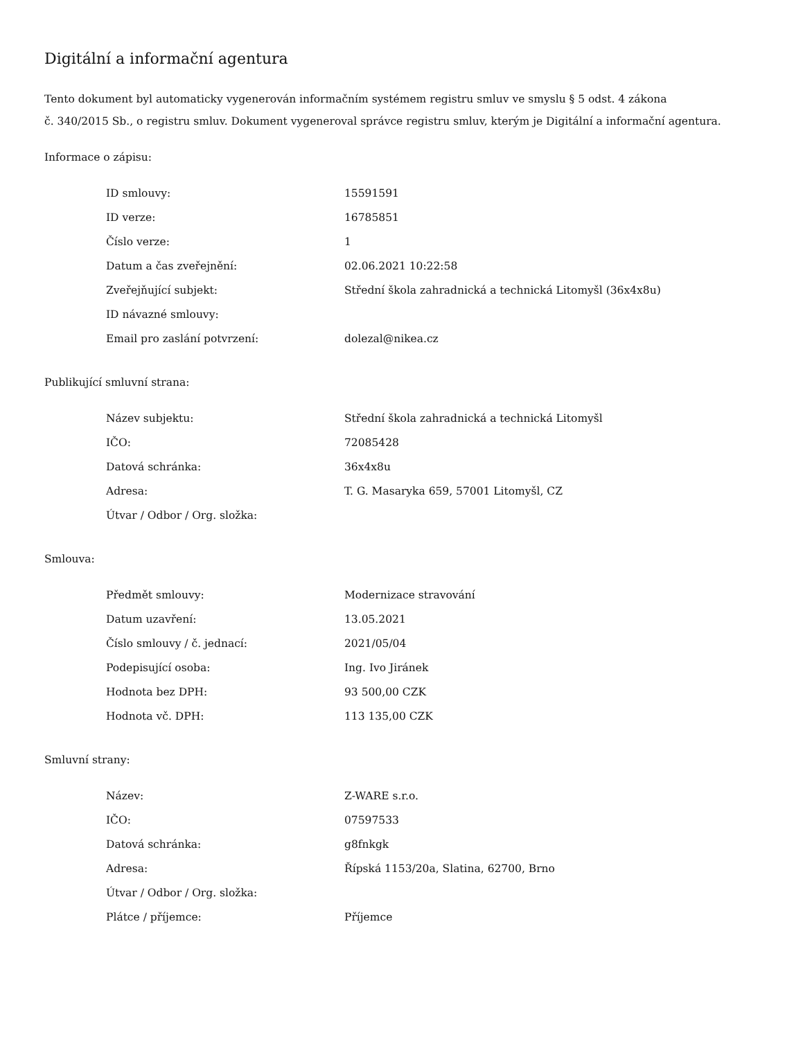Digitální a informační agentura
Tento dokument byl automaticky vygenerován informačním systémem registru smluv ve smyslu § 5 odst. 4 zákona
č. 340/2015 Sb., o registru smluv. Dokument vygeneroval správce registru smluv, kterým je Digitální a informační agentura.
Informace o zápisu:
| ID smlouvy: | 15591591 |
| ID verze: | 16785851 |
| Číslo verze: | 1 |
| Datum a čas zveřejnění: | 02.06.2021 10:22:58 |
| Zveřejňující subjekt: | Střední škola zahradnická a technická Litomyšl (36x4x8u) |
| ID návazné smlouvy: | |
| Email pro zaslání potvrzení: | dolezal@nikea.cz |
Publikující smluvní strana:
| Název subjektu: | Střední škola zahradnická a technická Litomyšl |
| IČO: | 72085428 |
| Datová schránka: | 36x4x8u |
| Adresa: | T. G. Masaryka 659, 57001 Litomyšl, CZ |
| Útvar / Odbor / Org. složka: | |
Smlouva:
| Předmět smlouvy: | Modernizace stravování |
| Datum uzavření: | 13.05.2021 |
| Číslo smlouvy / č. jednací: | 2021/05/04 |
| Podepisující osoba: | Ing. Ivo Jiránek |
| Hodnota bez DPH: | 93 500,00 CZK |
| Hodnota vč. DPH: | 113 135,00 CZK |
Smluvní strany:
| Název: | Z-WARE s.r.o. |
| IČO: | 07597533 |
| Datová schránka: | g8fnkgk |
| Adresa: | Řípská 1153/20a, Slatina, 62700, Brno |
| Útvar / Odbor / Org. složka: | |
| Plátce / příjemce: | Příjemce |